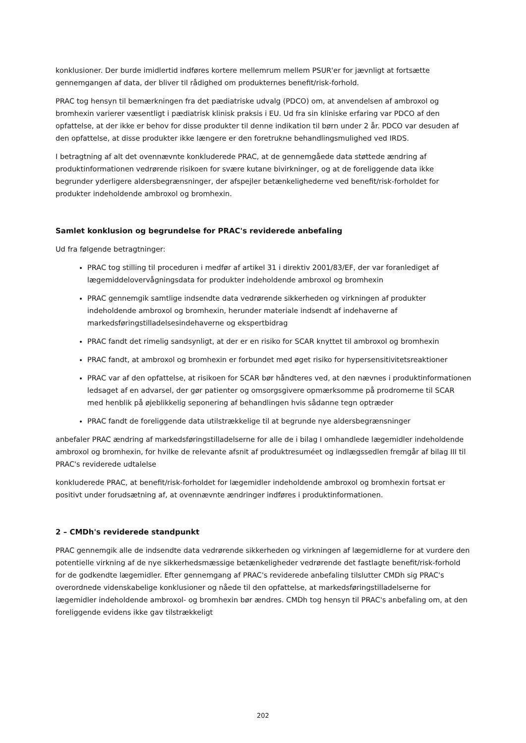konklusioner. Der burde imidlertid indføres kortere mellemrum mellem PSUR'er for jævnligt at fortsætte gennemgangen af data, der bliver til rådighed om produkternes benefit/risk-forhold.
PRAC tog hensyn til bemærkningen fra det pædiatriske udvalg (PDCO) om, at anvendelsen af ambroxol og bromhexin varierer væsentligt i pædiatrisk klinisk praksis i EU. Ud fra sin kliniske erfaring var PDCO af den opfattelse, at der ikke er behov for disse produkter til denne indikation til børn under 2 år. PDCO var desuden af den opfattelse, at disse produkter ikke længere er den foretrukne behandlingsmulighed ved IRDS.
I betragtning af alt det ovennævnte konkluderede PRAC, at de gennemgåede data støttede ændring af produktinformationen vedrørende risikoen for svære kutane bivirkninger, og at de foreliggende data ikke begrunder yderligere aldersbegrænsninger, der afspejler betænkelighederne ved benefit/risk-forholdet for produkter indeholdende ambroxol og bromhexin.
Samlet konklusion og begrundelse for PRAC's reviderede anbefaling
Ud fra følgende betragtninger:
PRAC tog stilling til proceduren i medfør af artikel 31 i direktiv 2001/83/EF, der var foranlediget af lægemiddelovervågningsdata for produkter indeholdende ambroxol og bromhexin
PRAC gennemgik samtlige indsendte data vedrørende sikkerheden og virkningen af produkter indeholdende ambroxol og bromhexin, herunder materiale indsendt af indehaverne af markedsføringstilladelsesindehaverne og ekspertbidrag
PRAC fandt det rimelig sandsynligt, at der er en risiko for SCAR knyttet til ambroxol og bromhexin
PRAC fandt, at ambroxol og bromhexin er forbundet med øget risiko for hypersensitivitetsreaktioner
PRAC var af den opfattelse, at risikoen for SCAR bør håndteres ved, at den nævnes i produktinformationen ledsaget af en advarsel, der gør patienter og omsorgsgivere opmærksomme på prodromerne til SCAR med henblik på øjeblikkelig seponering af behandlingen hvis sådanne tegn optræder
PRAC fandt de foreliggende data utilstrækkelige til at begrunde nye aldersbegrænsninger
anbefaler PRAC ændring af markedsføringstilladelserne for alle de i bilag I omhandlede lægemidler indeholdende ambroxol og bromhexin, for hvilke de relevante afsnit af produktresuméet og indlægssedlen fremgår af bilag III til PRAC's reviderede udtalelse
konkluderede PRAC, at benefit/risk-forholdet for lægemidler indeholdende ambroxol og bromhexin fortsat er positivt under forudsætning af, at ovennævnte ændringer indføres i produktinformationen.
2 – CMDh's reviderede standpunkt
PRAC gennemgik alle de indsendte data vedrørende sikkerheden og virkningen af lægemidlerne for at vurdere den potentielle virkning af de nye sikkerhedsmæssige betænkeligheder vedrørende det fastlagte benefit/risk-forhold for de godkendte lægemidler. Efter gennemgang af PRAC's reviderede anbefaling tilslutter CMDh sig PRAC's overordnede videnskabelige konklusioner og nåede til den opfattelse, at markedsføringstilladelserne for lægemidler indeholdende ambroxol- og bromhexin bør ændres. CMDh tog hensyn til PRAC's anbefaling om, at den foreliggende evidens ikke gav tilstrækkeligt
202